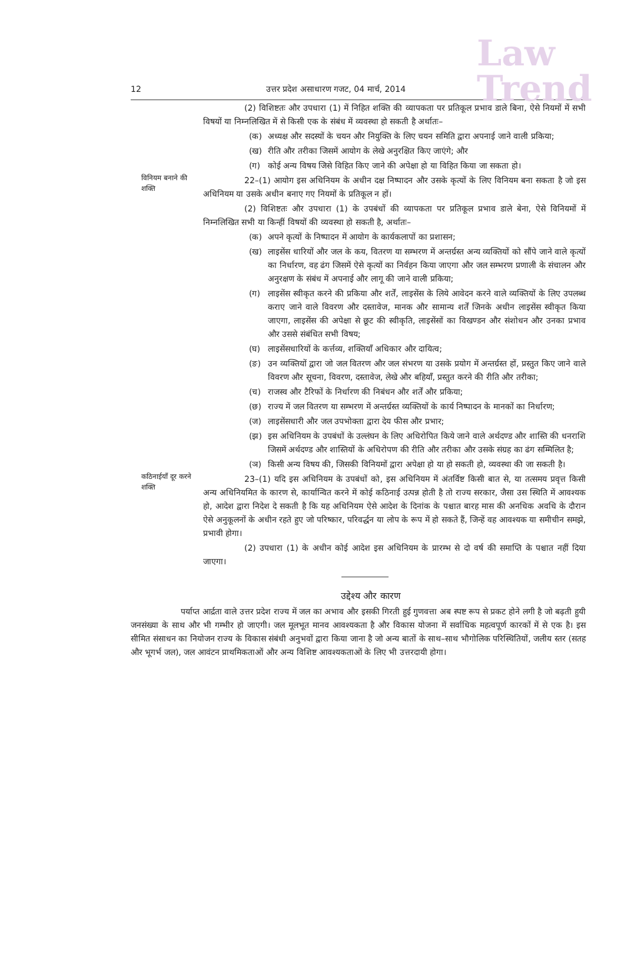Law
Trend
12 उत्तर प्रदेश असाधारण गजट, 04 मार्च, 2014
(2) विशिष्टतः और उपधारा (1) में निहित शक्ति की व्यापकता पर प्रतिकूल प्रभाव डाले बिना, ऐसे नियमों में सभी विषयों या निम्नलिखित में से किसी एक के संबंध में व्यवस्था हो सकती है अर्थातः–
(क) अध्यक्ष और सदस्यों के चयन और नियुक्ति के लिए चयन समिति द्वारा अपनाई जाने वाली प्रकिया;
(ख) रीति और तरीका जिसमें आयोग के लेखे अनुरक्षित किए जाएंगे; और
(ग) कोई अन्य विषय जिसे विहित किए जाने की अपेक्षा हो या विहित किया जा सकता हो।
विनियम बनाने की शक्ति
22–(1) आयोग इस अधिनियम के अधीन दक्ष निष्पादन और उसके कृत्यों के लिए विनियम बना सकता है जो इस अधिनियम या उसके अधीन बनाए गए नियमों के प्रतिकूल न हों।
(2) विशिष्टतः और उपधारा (1) के उपबंधों की व्यापकता पर प्रतिकूल प्रभाव डाले बेना, ऐसे विनियमों में निम्नलिखित सभी या किन्हीं विषयों की व्यवस्था हो सकती है, अर्थातः–
(क) अपने कृत्यों के निष्पादन में आयोग के कार्यकलापों का प्रशासन;
(ख) लाइसेंस धारियों और जल के कय, वितरण या सम्भरण में अन्तर्ग्रस्त अन्य व्यक्तियों को सौंपे जाने वाले कृत्यों का निर्धारण, वह ढंग जिसमें ऐसे कृत्यों का निर्वहन किया जाएगा और जल सम्भरण प्रणाली के संचालन और अनुरक्षण के संबंध में अपनाई और लागू की जाने वाली प्रकिया;
(ग) लाइसेंस स्वीकृत करने की प्रकिया और शर्तें, लाइसेंस के लिये आवेदन करने वाले व्यक्तियों के लिए उपलब्ध कराए जाने वाले विवरण और दस्तावेज, मानक और सामान्य शर्तें जिनके अधीन लाइसेंस स्वीकृत किया जाएगा, लाइसेंस की अपेक्षा से छूट की स्वीकृति, लाइसेंसों का विखण्डन और संशोधन और उनका प्रभाव और उससे संबंधित सभी विषय;
(घ) लाइसेंसधारियों के कर्त्तव्य, शक्तियाँ अधिकार और दायित्व;
(ङ) उन व्यक्तियों द्वारा जो जल वितरण और जल संभरण या उसके प्रयोग में अन्तर्ग्रस्त हों, प्रस्तुत किए जाने वाले विवरण और सूचना, विवरण, दस्तावेज, लेखे और बहियाँ, प्रस्तुत करने की रीति और तरीका;
(च) राजस्व और टैरिफों के निर्धारण की निबंधन और शर्तें और प्रकिया;
(छ) राज्य में जल वितरण या सम्भरण में अन्तर्ग्रस्त व्यक्तियों के कार्य निष्पादन के मानकों का निर्धारण;
(ज) लाइसेंसधारी और जल उपभोक्ता द्वारा देय फीस और प्रभार;
(झ) इस अधिनियम के उपबंधों के उल्लंघन के लिए अधिरोपित किये जाने वाले अर्थदण्ड और शास्ति की धनराशि जिसमें अर्थदण्ड और शास्तियों के अधिरोपण की रीति और तरीका और उसके संग्रह का ढंग सम्मिलित है;
(ञ) किसी अन्य विषय की, जिसकी विनियमों द्वारा अपेक्षा हो या हो सकती हो, व्यवस्था की जा सकती है।
कठिनाईयाँ दूर करने शक्ति
23–(1) यदि इस अधिनियम के उपबंधों को, इस अधिनियम में अंतर्विष्ट किसी बात से, या तत्समय प्रवृत्त किसी अन्य अधिनियमित के कारण से, कार्यान्वित करने में कोई कठिनाई उत्पन्न होती है तो राज्य सरकार, जैसा उस स्थिति में आवश्यक हो, आदेश द्वारा निदेश दे सकती है कि यह अधिनियम ऐसे आदेश के दिनांक के पश्चात बारह मास की अनधिक अवधि के दौरान ऐसे अनुकूलनों के अधीन रहते हुए जो परिष्कार, परिवर्द्धन या लोप के रूप में हो सकते हैं, जिन्हें वह आवश्यक या समीचीन समझे, प्रभावी होगा।
(2) उपधारा (1) के अधीन कोई आदेश इस अधिनियम के प्रारम्भ से दो वर्ष की समाप्ति के पश्चात नहीं दिया जाएगा।
उद्देश्य और कारण
पर्याप्त आर्द्रता वाले उत्तर प्रदेश राज्य में जल का अभाव और इसकी गिरती हुई गुणवत्ता अब स्पष्ट रूप से प्रकट होने लगी है जो बढ़ती हुयी जनसंख्या के साथ और भी गम्भीर हो जाएगी। जल मूलभूत मानव आवश्यकता है और विकास योजना में सर्वाधिक महत्वपूर्ण कारकों में से एक है। इस सीमित संसाधन का नियोजन राज्य के विकास संबंधी अनुभवों द्वारा किया जाना है जो अन्य बातों के साथ–साथ भौगोलिक परिस्थितियों, जलीय स्तर (सतह और भूगर्भ जल), जल आवंटन प्राथमिकताओं और अन्य विशिष्ट आवश्यकताओं के लिए भी उत्तरदायी होगा।